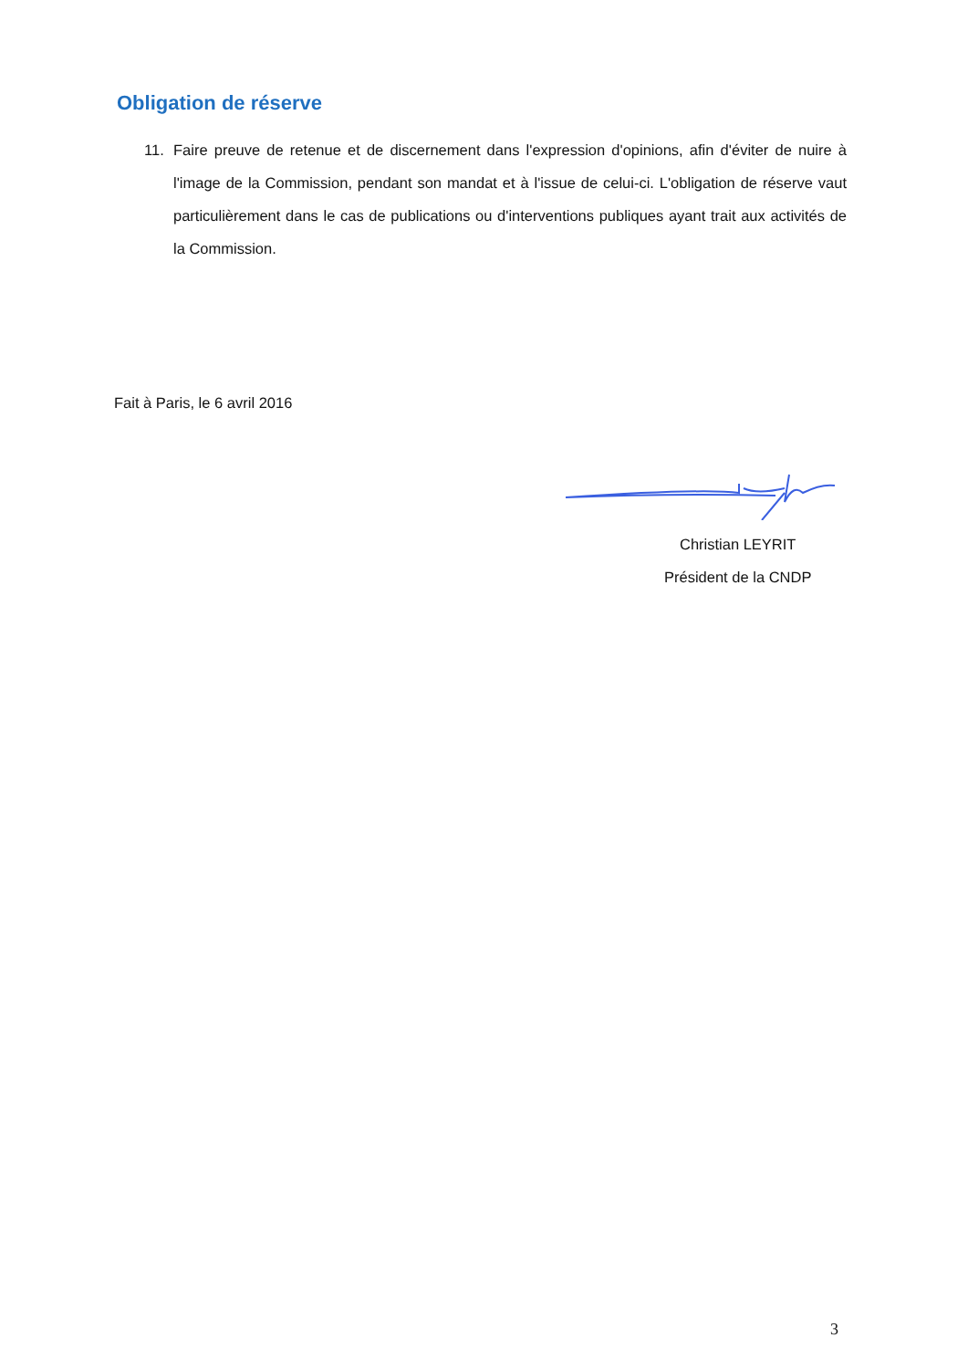Obligation de réserve
11. Faire preuve de retenue et de discernement dans l'expression d'opinions, afin d'éviter de nuire à l'image de la Commission, pendant son mandat et à l'issue de celui-ci. L'obligation de réserve vaut particulièrement dans le cas de publications ou d'interventions publiques ayant trait aux activités de la Commission.
Fait à Paris, le 6 avril 2016
Christian LEYRIT
Président de la CNDP
3